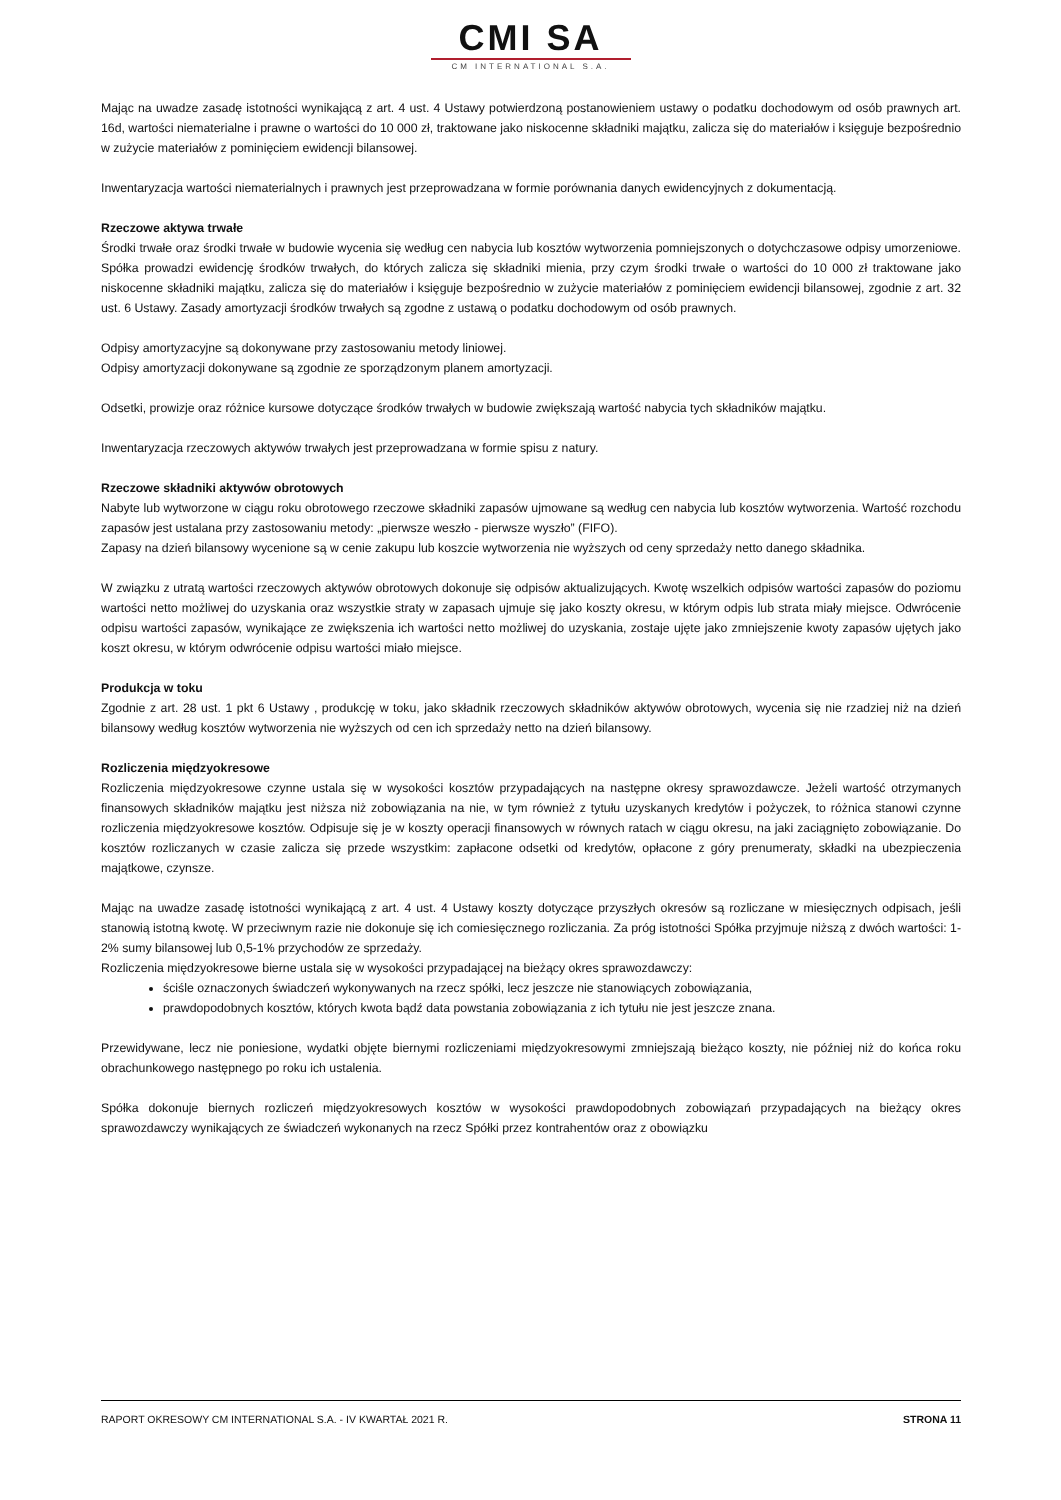CMI SA
CM INTERNATIONAL S.A.
Mając na uwadze zasadę istotności wynikającą z art. 4 ust. 4 Ustawy potwierdzoną postanowieniem ustawy o podatku dochodowym od osób prawnych art. 16d, wartości niematerialne i prawne o wartości do 10 000 zł, traktowane jako niskocenne składniki majątku, zalicza się do materiałów i księguje bezpośrednio w zużycie materiałów z pominięciem ewidencji bilansowej.
Inwentaryzacja wartości niematerialnych i prawnych jest przeprowadzana w formie porównania danych ewidencyjnych z dokumentacją.
Rzeczowe aktywa trwałe
Środki trwałe oraz środki trwałe w budowie wycenia się według cen nabycia lub kosztów wytworzenia pomniejszonych o dotychczasowe odpisy umorzeniowe. Spółka prowadzi ewidencję środków trwałych, do których zalicza się składniki mienia, przy czym środki trwałe o wartości do 10 000 zł traktowane jako niskocenne składniki majątku, zalicza się do materiałów i księguje bezpośrednio w zużycie materiałów z pominięciem ewidencji bilansowej, zgodnie z art. 32 ust. 6 Ustawy. Zasady amortyzacji środków trwałych są zgodne z ustawą o podatku dochodowym od osób prawnych.
Odpisy amortyzacyjne są dokonywane przy zastosowaniu metody liniowej.
Odpisy amortyzacji dokonywane są zgodnie ze sporządzonym planem amortyzacji.
Odsetki, prowizje oraz różnice kursowe dotyczące środków trwałych w budowie zwiększają wartość nabycia tych składników majątku.
Inwentaryzacja rzeczowych aktywów trwałych jest przeprowadzana w formie spisu z natury.
Rzeczowe składniki aktywów obrotowych
Nabyte lub wytworzone w ciągu roku obrotowego rzeczowe składniki zapasów ujmowane są według cen nabycia lub kosztów wytworzenia. Wartość rozchodu zapasów jest ustalana przy zastosowaniu metody: „pierwsze weszło - pierwsze wyszło” (FIFO).
Zapasy na dzień bilansowy wycenione są w cenie zakupu lub koszcie wytworzenia nie wyższych od ceny sprzedaży netto danego składnika.
W związku z utratą wartości rzeczowych aktywów obrotowych dokonuje się odpisów aktualizujących. Kwotę wszelkich odpisów wartości zapasów do poziomu wartości netto możliwej do uzyskania oraz wszystkie straty w zapasach ujmuje się jako koszty okresu, w którym odpis lub strata miały miejsce. Odwrócenie odpisu wartości zapasów, wynikające ze zwiększenia ich wartości netto możliwej do uzyskania, zostaje ujęte jako zmniejszenie kwoty zapasów ujętych jako koszt okresu, w którym odwrócenie odpisu wartości miało miejsce.
Produkcja w toku
Zgodnie z art. 28 ust. 1 pkt 6 Ustawy , produkcję w toku, jako składnik rzeczowych składników aktywów obrotowych, wycenia się nie rzadziej niż na dzień bilansowy według kosztów wytworzenia nie wyższych od cen ich sprzedaży netto na dzień bilansowy.
Rozliczenia międzyokresowe
Rozliczenia międzyokresowe czynne ustala się w wysokości kosztów przypadających na następne okresy sprawozdawcze. Jeżeli wartość otrzymanych finansowych składników majątku jest niższa niż zobowiązania na nie, w tym również z tytułu uzyskanych kredytów i pożyczek, to różnica stanowi czynne rozliczenia międzyokresowe kosztów. Odpisuje się je w koszty operacji finansowych w równych ratach w ciągu okresu, na jaki zaciągnięto zobowiązanie. Do kosztów rozliczanych w czasie zalicza się przede wszystkim: zapłacone odsetki od kredytów, opłacone z góry prenumeraty, składki na ubezpieczenia majątkowe, czynsze.
Mając na uwadze zasadę istotności wynikającą z art. 4 ust. 4 Ustawy koszty dotyczące przyszłych okresów są rozliczane w miesięcznych odpisach, jeśli stanowią istotną kwotę. W przeciwnym razie nie dokonuje się ich comiesięcznego rozliczania. Za próg istotności Spółka przyjmuje niższą z dwóch wartości: 1-2% sumy bilansowej lub 0,5-1% przychodów ze sprzedaży.
Rozliczenia międzyokresowe bierne ustala się w wysokości przypadającej na bieżący okres sprawozdawczy:
ściśle oznaczonych świadczeń wykonywanych na rzecz spółki, lecz jeszcze nie stanowiących zobowiązania,
prawdopodobnych kosztów, których kwota bądź data powstania zobowiązania z ich tytułu nie jest jeszcze znana.
Przewidywane, lecz nie poniesione, wydatki objęte biernymi rozliczeniami międzyokresowymi zmniejszają bieżąco koszty, nie później niż do końca roku obrachunkowego następnego po roku ich ustalenia.
Spółka dokonuje biernych rozliczeń międzyokresowych kosztów w wysokości prawdopodobnych zobowiązań przypadających na bieżący okres sprawozdawczy wynikających ze świadczeń wykonanych na rzecz Spółki przez kontrahentów oraz z obowiązku
RAPORT OKRESOWY CM INTERNATIONAL S.A. - IV KWARTAŁ 2021 R. STRONA 11